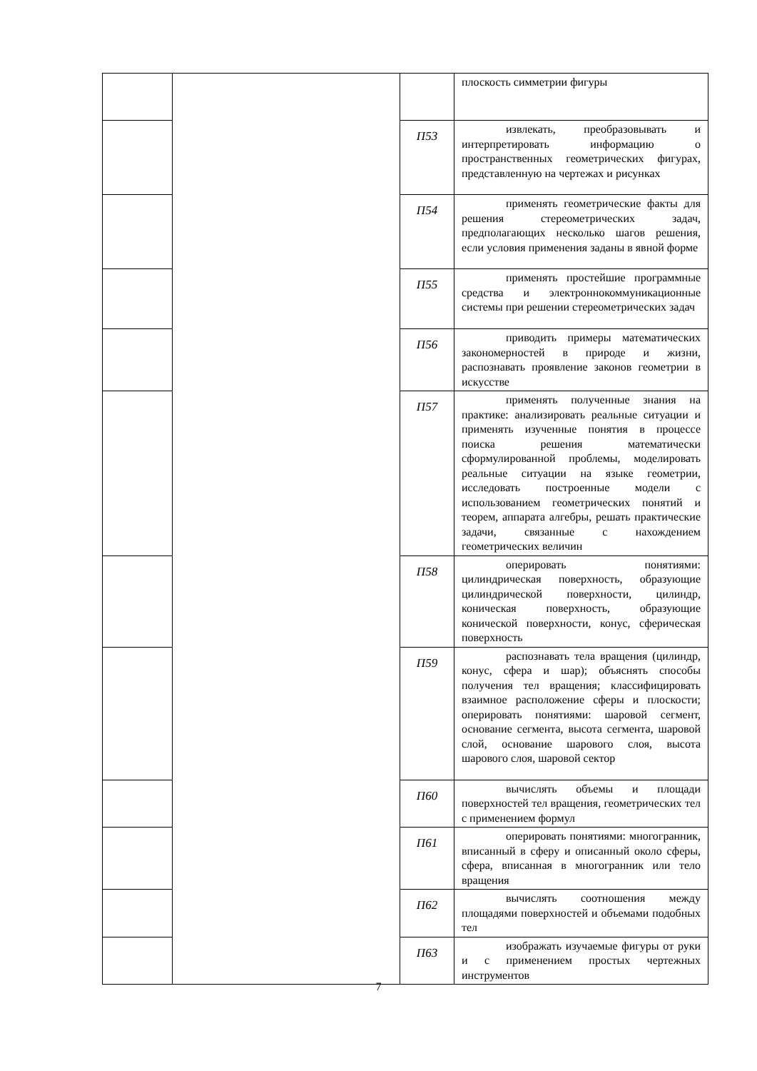| | | | плоскость симметрии фигуры |
| | | П53 | извлекать, преобразовывать и интерпретировать информацию о пространственных геометрических фигурах, представленную на чертежах и рисунках |
| | | П54 | применять геометрические факты для решения стереометрических задач, предполагающих несколько шагов решения, если условия применения заданы в явной форме |
| | | П55 | применять простейшие программные средства и электроннокоммуникационные системы при решении стереометрических задач |
| | | П56 | приводить примеры математических закономерностей в природе и жизни, распознавать проявление законов геометрии в искусстве |
| | | П57 | применять полученные знания на практике: анализировать реальные ситуации и применять изученные понятия в процессе поиска решения математически сформулированной проблемы, моделировать реальные ситуации на языке геометрии, исследовать построенные модели с использованием геометрических понятий и теорем, аппарата алгебры, решать практические задачи, связанные с нахождением геометрических величин |
| | | П58 | оперировать понятиями: цилиндрическая поверхность, образующие цилиндрической поверхности, цилиндр, коническая поверхность, образующие конической поверхности, конус, сферическая поверхность |
| | | П59 | распознавать тела вращения (цилиндр, конус, сфера и шар); объяснять способы получения тел вращения; классифицировать взаимное расположение сферы и плоскости; оперировать понятиями: шаровой сегмент, основание сегмента, высота сегмента, шаровой слой, основание шарового слоя, высота шарового слоя, шаровой сектор |
| | | П60 | вычислять объемы и площади поверхностей тел вращения, геометрических тел с применением формул |
| | | П61 | оперировать понятиями: многогранник, вписанный в сферу и описанный около сферы, сфера, вписанная в многогранник или тело вращения |
| | | П62 | вычислять соотношения между площадями поверхностей и объемами подобных тел |
| | | П63 | изображать изучаемые фигуры от руки и с применением простых чертежных инструментов |
7